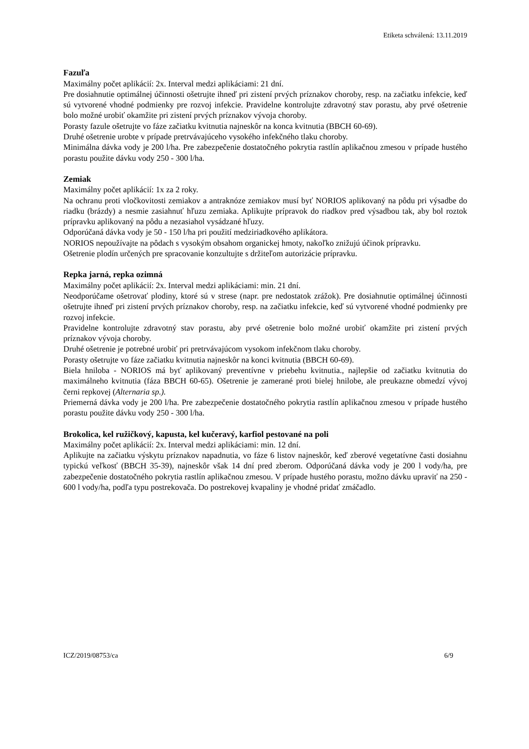Etiketa schválená: 13.11.2019
Fazuľa
Maximálny počet aplikácií: 2x. Interval medzi aplikáciami: 21 dní.
Pre dosiahnutie optimálnej účinnosti ošetrujte ihneď pri zistení prvých príznakov choroby, resp. na začiatku infekcie, keď sú vytvorené vhodné podmienky pre rozvoj infekcie. Pravidelne kontrolujte zdravotný stav porastu, aby prvé ošetrenie bolo možné urobiť okamžite pri zistení prvých príznakov vývoja choroby.
Porasty fazule ošetrujte vo fáze začiatku kvitnutia najneskôr na konca kvitnutia (BBCH 60-69).
Druhé ošetrenie urobte v prípade pretrvávajúceho vysokého infekčného tlaku choroby.
Minimálna dávka vody je 200 l/ha. Pre zabezpečenie dostatočného pokrytia rastlín aplikačnou zmesou v prípade hustého porastu použite dávku vody 250 - 300 l/ha.
Zemiak
Maximálny počet aplikácií: 1x za 2 roky.
Na ochranu proti vločkovitosti zemiakov a antraknóze zemiakov musí byť NORIOS aplikovaný na pôdu pri výsadbe do riadku (brázdy) a nesmie zasiahnuť hľuzu zemiaka. Aplikujte prípravok do riadkov pred výsadbou tak, aby bol roztok prípravku aplikovaný na pôdu a nezasiahol vysádzané hľuzy.
Odporúčaná dávka vody je 50 - 150 l/ha pri použití medziriadkového aplikátora.
NORIOS nepoužívajte na pôdach s vysokým obsahom organickej hmoty, nakoľko znižujú účinok prípravku.
Ošetrenie plodín určených pre spracovanie konzultujte s držiteľom autorizácie prípravku.
Repka jarná, repka ozimná
Maximálny počet aplikácií: 2x. Interval medzi aplikáciami: min. 21 dní.
Neodporúčame ošetrovať plodiny, ktoré sú v strese (napr. pre nedostatok zrážok). Pre dosiahnutie optimálnej účinnosti ošetrujte ihneď pri zistení prvých príznakov choroby, resp. na začiatku infekcie, keď sú vytvorené vhodné podmienky pre rozvoj infekcie.
Pravidelne kontrolujte zdravotný stav porastu, aby prvé ošetrenie bolo možné urobiť okamžite pri zistení prvých príznakov vývoja choroby.
Druhé ošetrenie je potrebné urobiť pri pretrvávajúcom vysokom infekčnom tlaku choroby.
Porasty ošetrujte vo fáze začiatku kvitnutia najneskôr na konci kvitnutia (BBCH 60-69).
Biela hniloba - NORIOS má byť aplikovaný preventívne v priebehu kvitnutia., najlepšie od začiatku kvitnutia do maximálneho kvitnutia (fáza BBCH 60-65). Ošetrenie je zamerané proti bielej hnilobe, ale preukazne obmedzí vývoj černi repkovej (Alternaria sp.).
Priemerná dávka vody je 200 l/ha. Pre zabezpečenie dostatočného pokrytia rastlín aplikačnou zmesou v prípade hustého porastu použite dávku vody 250 - 300 l/ha.
Brokolica, kel ružičkový, kapusta, kel kučeravý, karfiol pestované na poli
Maximálny počet aplikácií: 2x. Interval medzi aplikáciami: min. 12 dní.
Aplikujte na začiatku výskytu príznakov napadnutia, vo fáze 6 listov najneskôr, keď zberové vegetatívne časti dosiahnu typickú veľkosť (BBCH 35-39), najneskôr však 14 dní pred zberom. Odporúčaná dávka vody je 200 l vody/ha, pre zabezpečenie dostatočného pokrytia rastlín aplikačnou zmesou. V prípade hustého porastu, možno dávku upraviť na 250 - 600 l vody/ha, podľa typu postrekovača. Do postrekovej kvapaliny je vhodné pridať zmáčadlo.
ICZ/2019/08753/ca 6/9